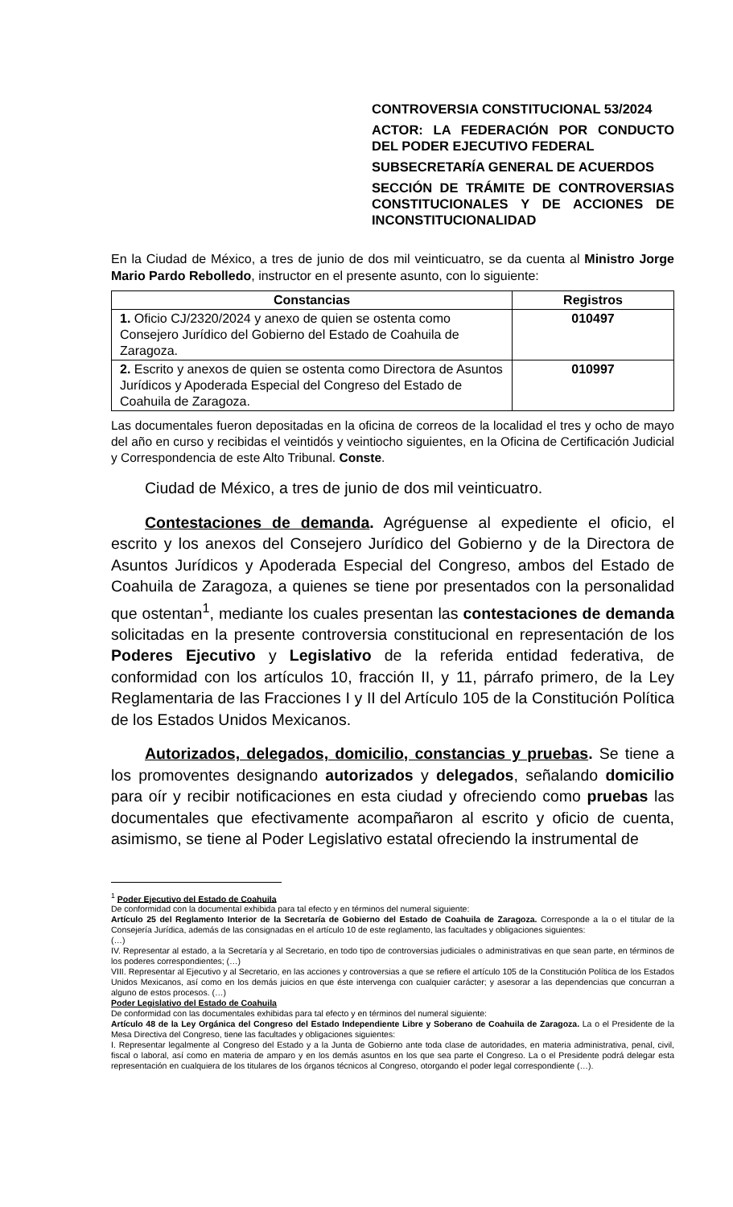CONTROVERSIA CONSTITUCIONAL 53/2024
ACTOR: LA FEDERACIÓN POR CONDUCTO DEL PODER EJECUTIVO FEDERAL
SUBSECRETARÍA GENERAL DE ACUERDOS
SECCIÓN DE TRÁMITE DE CONTROVERSIAS CONSTITUCIONALES Y DE ACCIONES DE INCONSTITUCIONALIDAD
En la Ciudad de México, a tres de junio de dos mil veinticuatro, se da cuenta al Ministro Jorge Mario Pardo Rebolledo, instructor en el presente asunto, con lo siguiente:
| Constancias | Registros |
| --- | --- |
| 1. Oficio CJ/2320/2024 y anexo de quien se ostenta como Consejero Jurídico del Gobierno del Estado de Coahuila de Zaragoza. | 010497 |
| 2. Escrito y anexos de quien se ostenta como Directora de Asuntos Jurídicos y Apoderada Especial del Congreso del Estado de Coahuila de Zaragoza. | 010997 |
Las documentales fueron depositadas en la oficina de correos de la localidad el tres y ocho de mayo del año en curso y recibidas el veintidós y veintiocho siguientes, en la Oficina de Certificación Judicial y Correspondencia de este Alto Tribunal. Conste.
Ciudad de México, a tres de junio de dos mil veinticuatro.
Contestaciones de demanda. Agréguense al expediente el oficio, el escrito y los anexos del Consejero Jurídico del Gobierno y de la Directora de Asuntos Jurídicos y Apoderada Especial del Congreso, ambos del Estado de Coahuila de Zaragoza, a quienes se tiene por presentados con la personalidad que ostentan<sup>1</sup>, mediante los cuales presentan las contestaciones de demanda solicitadas en la presente controversia constitucional en representación de los Poderes Ejecutivo y Legislativo de la referida entidad federativa, de conformidad con los artículos 10, fracción II, y 11, párrafo primero, de la Ley Reglamentaria de las Fracciones I y II del Artículo 105 de la Constitución Política de los Estados Unidos Mexicanos.
Autorizados, delegados, domicilio, constancias y pruebas. Se tiene a los promoventes designando autorizados y delegados, señalando domicilio para oír y recibir notificaciones en esta ciudad y ofreciendo como pruebas las documentales que efectivamente acompañaron al escrito y oficio de cuenta, asimismo, se tiene al Poder Legislativo estatal ofreciendo la instrumental de
<sup>1</sup> Poder Ejecutivo del Estado de Coahuila
De conformidad con la documental exhibida para tal efecto y en términos del numeral siguiente:
Artículo 25 del Reglamento Interior de la Secretaría de Gobierno del Estado de Coahuila de Zaragoza. Corresponde a la o el titular de la Consejería Jurídica, además de las consignadas en el artículo 10 de este reglamento, las facultades y obligaciones siguientes:
(…)
IV. Representar al estado, a la Secretaría y al Secretario, en todo tipo de controversias judiciales o administrativas en que sean parte, en términos de los poderes correspondientes; (…)
VIII. Representar al Ejecutivo y al Secretario, en las acciones y controversias a que se refiere el artículo 105 de la Constitución Política de los Estados Unidos Mexicanos, así como en los demás juicios en que éste intervenga con cualquier carácter; y asesorar a las dependencias que concurran a alguno de estos procesos. (…)
Poder Legislativo del Estado de Coahuila
De conformidad con las documentales exhibidas para tal efecto y en términos del numeral siguiente:
Artículo 48 de la Ley Orgánica del Congreso del Estado Independiente Libre y Soberano de Coahuila de Zaragoza. La o el Presidente de la Mesa Directiva del Congreso, tiene las facultades y obligaciones siguientes:
I. Representar legalmente al Congreso del Estado y a la Junta de Gobierno ante toda clase de autoridades, en materia administrativa, penal, civil, fiscal o laboral, así como en materia de amparo y en los demás asuntos en los que sea parte el Congreso. La o el Presidente podrá delegar esta representación en cualquiera de los titulares de los órganos técnicos al Congreso, otorgando el poder legal correspondiente (…).